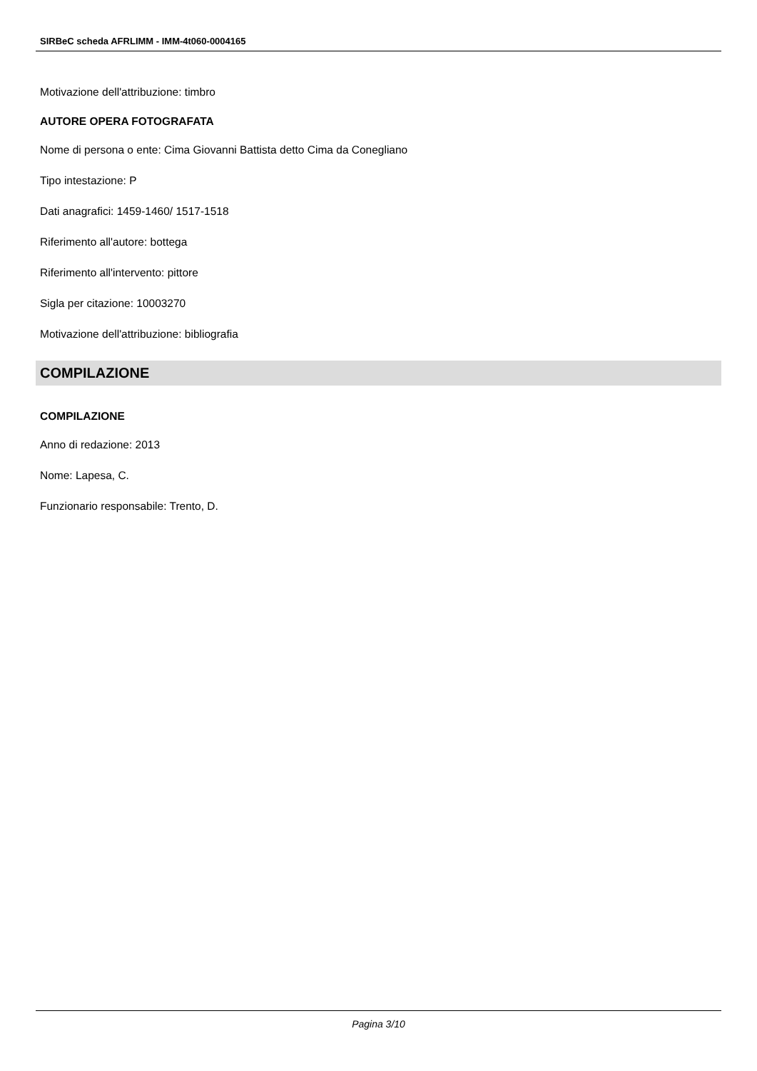SIRBeC scheda AFRLIMM - IMM-4t060-0004165
Motivazione dell'attribuzione: timbro
AUTORE OPERA FOTOGRAFATA
Nome di persona o ente: Cima Giovanni Battista detto Cima da Conegliano
Tipo intestazione: P
Dati anagrafici: 1459-1460/ 1517-1518
Riferimento all'autore: bottega
Riferimento all'intervento: pittore
Sigla per citazione: 10003270
Motivazione dell'attribuzione: bibliografia
COMPILAZIONE
COMPILAZIONE
Anno di redazione: 2013
Nome: Lapesa, C.
Funzionario responsabile: Trento, D.
Pagina 3/10